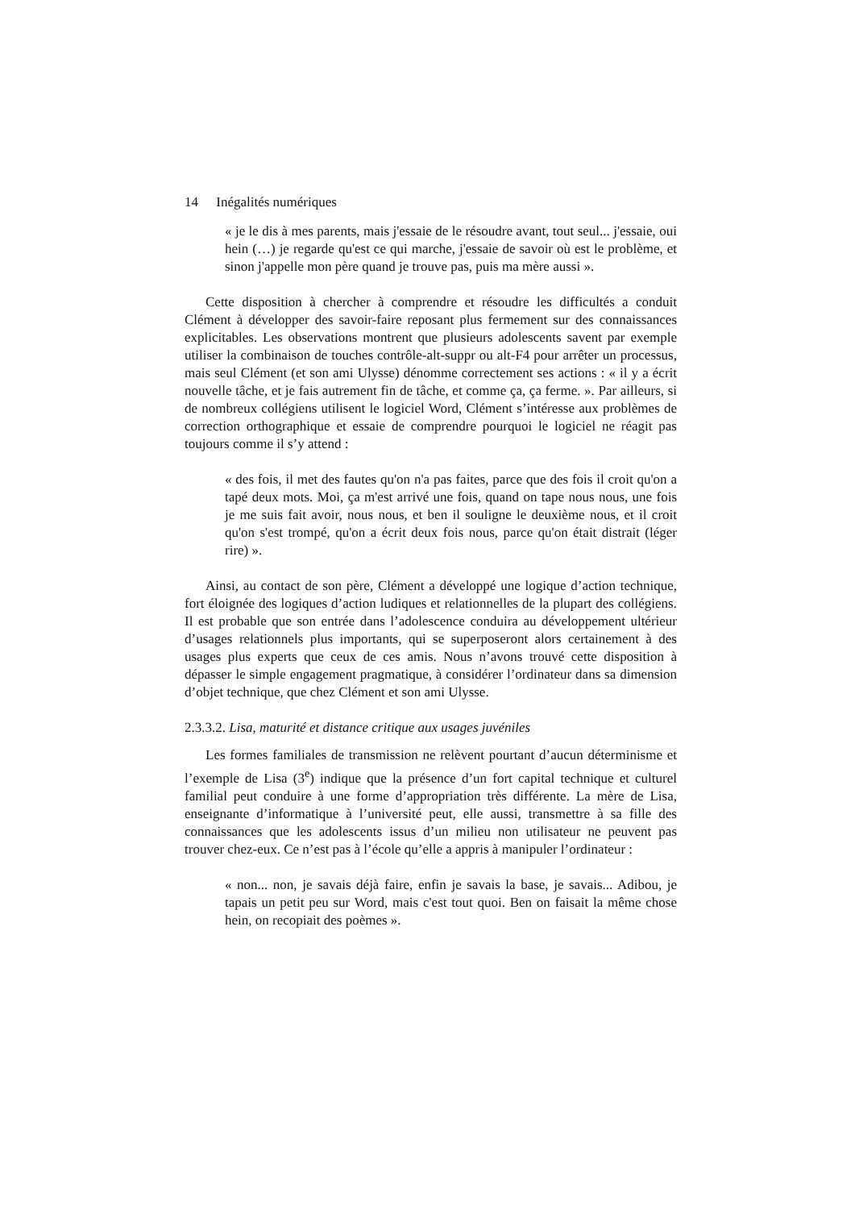14 Inégalités numériques
« je le dis à mes parents, mais j'essaie de le résoudre avant, tout seul... j'essaie, oui hein (…) je regarde qu'est ce qui marche, j'essaie de savoir où est le problème, et sinon j'appelle mon père quand je trouve pas, puis ma mère aussi ».
Cette disposition à chercher à comprendre et résoudre les difficultés a conduit Clément à développer des savoir-faire reposant plus fermement sur des connaissances explicitables. Les observations montrent que plusieurs adolescents savent par exemple utiliser la combinaison de touches contrôle-alt-suppr ou alt-F4 pour arrêter un processus, mais seul Clément (et son ami Ulysse) dénomme correctement ses actions : « il y a écrit nouvelle tâche, et je fais autrement fin de tâche, et comme ça, ça ferme. ». Par ailleurs, si de nombreux collégiens utilisent le logiciel Word, Clément s’intéresse aux problèmes de correction orthographique et essaie de comprendre pourquoi le logiciel ne réagit pas toujours comme il s’y attend :
« des fois, il met des fautes qu'on n'a pas faites, parce que des fois il croit qu'on a tapé deux mots. Moi, ça m'est arrivé une fois, quand on tape nous nous, une fois je me suis fait avoir, nous nous, et ben il souligne le deuxième nous, et il croit qu'on s'est trompé, qu'on a écrit deux fois nous, parce qu'on était distrait (léger rire) ».
Ainsi, au contact de son père, Clément a développé une logique d’action technique, fort éloignée des logiques d’action ludiques et relationnelles de la plupart des collégiens. Il est probable que son entrée dans l’adolescence conduira au développement ultérieur d’usages relationnels plus importants, qui se superposeront alors certainement à des usages plus experts que ceux de ces amis. Nous n’avons trouvé cette disposition à dépasser le simple engagement pragmatique, à considérer l’ordinateur dans sa dimension d’objet technique, que chez Clément et son ami Ulysse.
2.3.3.2. Lisa, maturité et distance critique aux usages juvéniles
Les formes familiales de transmission ne relèvent pourtant d’aucun déterminisme et l’exemple de Lisa (3<sup>e</sup>) indique que la présence d’un fort capital technique et culturel familial peut conduire à une forme d’appropriation très différente. La mère de Lisa, enseignante d’informatique à l’université peut, elle aussi, transmettre à sa fille des connaissances que les adolescents issus d’un milieu non utilisateur ne peuvent pas trouver chez-eux. Ce n’est pas à l’école qu’elle a appris à manipuler l’ordinateur :
« non... non, je savais déjà faire, enfin je savais la base, je savais... Adibou, je tapais un petit peu sur Word, mais c'est tout quoi. Ben on faisait la même chose hein, on recopiait des poèmes ».